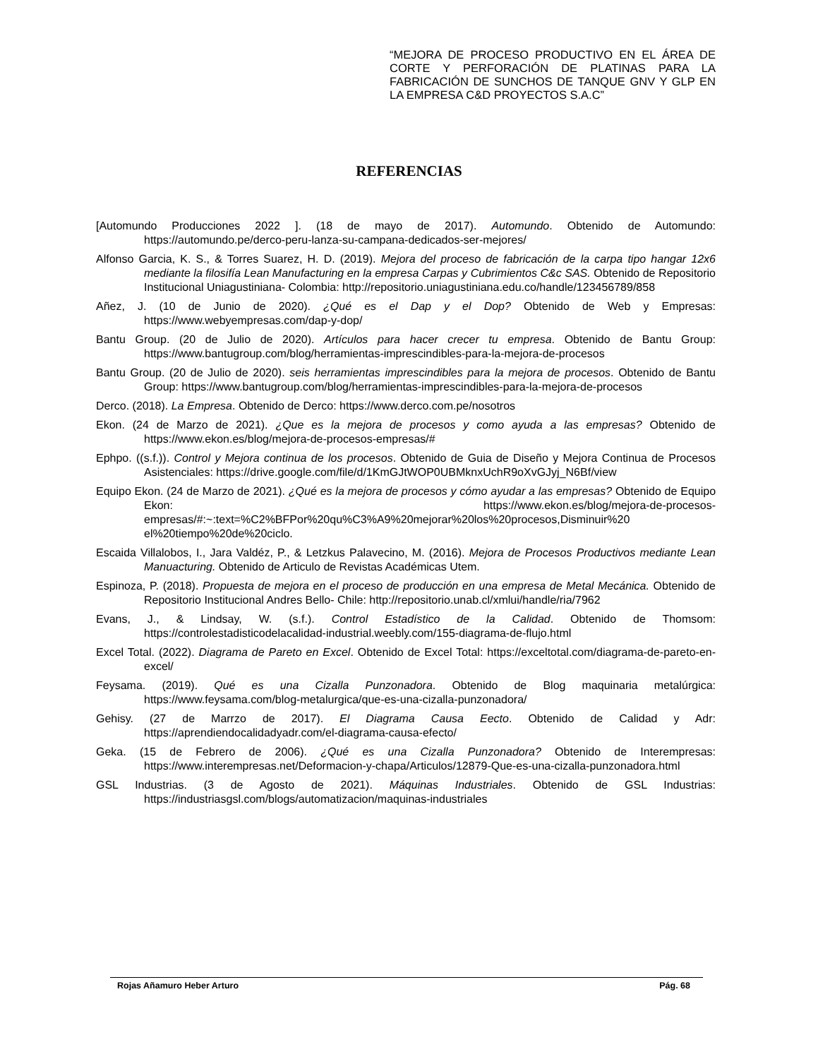“MEJORA DE PROCESO PRODUCTIVO EN EL ÁREA DE CORTE Y PERFORACIÓN DE PLATINAS PARA LA FABRICACIÓN DE SUNCHOS DE TANQUE GNV Y GLP EN LA EMPRESA C&D PROYECTOS S.A.C”
REFERENCIAS
[Automundo Producciones 2022 ]. (18 de mayo de 2017). Automundo. Obtenido de Automundo: https://automundo.pe/derco-peru-lanza-su-campana-dedicados-ser-mejores/
Alfonso Garcia, K. S., & Torres Suarez, H. D. (2019). Mejora del proceso de fabricación de la carpa tipo hangar 12x6 mediante la filosifía Lean Manufacturing en la empresa Carpas y Cubrimientos C&c SAS. Obtenido de Repositorio Institucional Uniagustiniana- Colombia: http://repositorio.uniagustiniana.edu.co/handle/123456789/858
Añez, J. (10 de Junio de 2020). ¿Qué es el Dap y el Dop? Obtenido de Web y Empresas: https://www.webyempresas.com/dap-y-dop/
Bantu Group. (20 de Julio de 2020). Artículos para hacer crecer tu empresa. Obtenido de Bantu Group: https://www.bantugroup.com/blog/herramientas-imprescindibles-para-la-mejora-de-procesos
Bantu Group. (20 de Julio de 2020). seis herramientas imprescindibles para la mejora de procesos. Obtenido de Bantu Group: https://www.bantugroup.com/blog/herramientas-imprescindibles-para-la-mejora-de-procesos
Derco. (2018). La Empresa. Obtenido de Derco: https://www.derco.com.pe/nosotros
Ekon. (24 de Marzo de 2021). ¿Que es la mejora de procesos y como ayuda a las empresas? Obtenido de https://www.ekon.es/blog/mejora-de-procesos-empresas/#
Ephpo. ((s.f.)). Control y Mejora continua de los procesos. Obtenido de Guia de Diseño y Mejora Continua de Procesos Asistenciales: https://drive.google.com/file/d/1KmGJtWOP0UBMknxUchR9oXvGJyj_N6Bf/view
Equipo Ekon. (24 de Marzo de 2021). ¿Qué es la mejora de procesos y cómo ayudar a las empresas? Obtenido de Equipo Ekon: https://www.ekon.es/blog/mejora-de-procesos-empresas/#:~:text=%C2%BFPor%20qu%C3%A9%20mejorar%20los%20procesos,Disminuir%20 el%20tiempo%20de%20ciclo.
Escaida Villalobos, I., Jara Valdéz, P., & Letzkus Palavecino, M. (2016). Mejora de Procesos Productivos mediante Lean Manuacturing. Obtenido de Articulo de Revistas Académicas Utem.
Espinoza, P. (2018). Propuesta de mejora en el proceso de producción en una empresa de Metal Mecánica. Obtenido de Repositorio Institucional Andres Bello- Chile: http://repositorio.unab.cl/xmlui/handle/ria/7962
Evans, J., & Lindsay, W. (s.f.). Control Estadístico de la Calidad. Obtenido de Thomsom: https://controlestadisticodelacalidad-industrial.weebly.com/155-diagrama-de-flujo.html
Excel Total. (2022). Diagrama de Pareto en Excel. Obtenido de Excel Total: https://exceltotal.com/diagrama-de-pareto-en-excel/
Feysama. (2019). Qué es una Cizalla Punzonadora. Obtenido de Blog maquinaria metalúrgica: https://www.feysama.com/blog-metalurgica/que-es-una-cizalla-punzonadora/
Gehisy. (27 de Marrzo de 2017). El Diagrama Causa Eecto. Obtenido de Calidad y Adr: https://aprendiendocalidadyadr.com/el-diagrama-causa-efecto/
Geka. (15 de Febrero de 2006). ¿Qué es una Cizalla Punzonadora? Obtenido de Interempresas: https://www.interempresas.net/Deformacion-y-chapa/Articulos/12879-Que-es-una-cizalla-punzonadora.html
GSL Industrias. (3 de Agosto de 2021). Máquinas Industriales. Obtenido de GSL Industrias: https://industriasgsl.com/blogs/automatizacion/maquinas-industriales
Rojas Añamuro Heber Arturo Pág. 68